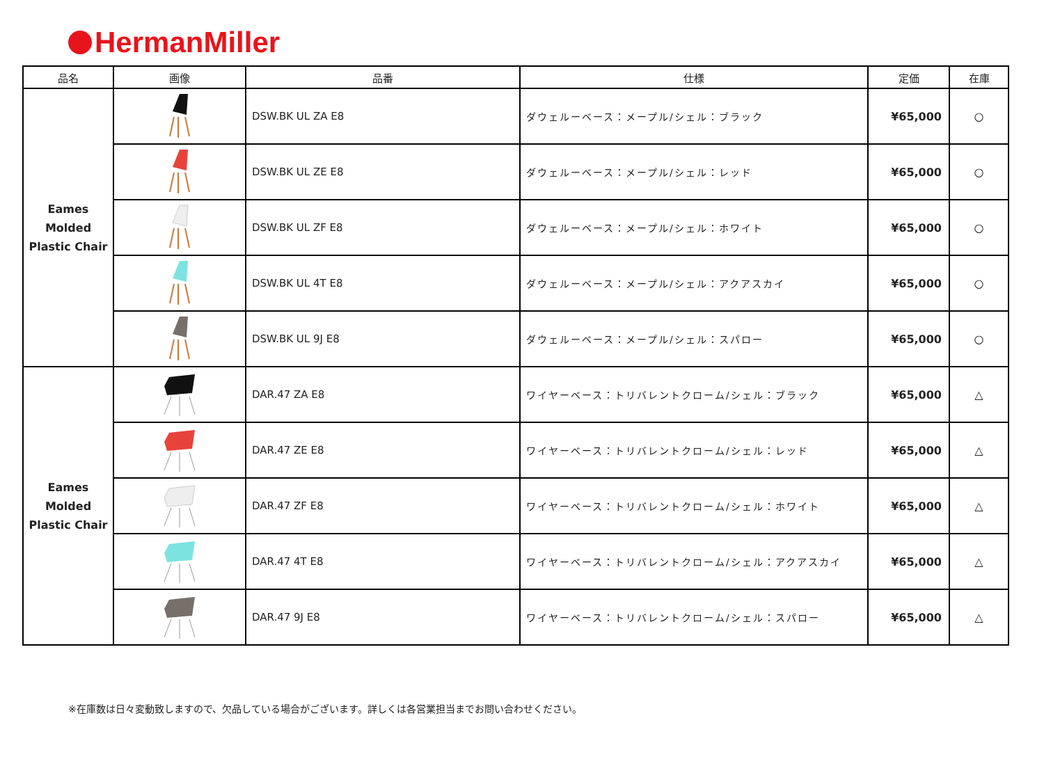HermanMiller
| 品名 | 画像 | 品番 | 仕様 | 定価 | 在庫 |
| --- | --- | --- | --- | --- | --- |
| Eames Molded Plastic Chair | | DSW.BK UL ZA E8 | ダウェルーベース：メープル/シェル：ブラック | ¥65,000 | ○ |
| | | DSW.BK UL ZE E8 | ダウェルーベース：メープル/シェル：レッド | ¥65,000 | ○ |
| | | DSW.BK UL ZF E8 | ダウェルーベース：メープル/シェル：ホワイト | ¥65,000 | ○ |
| | | DSW.BK UL 4T E8 | ダウェルーベース：メープル/シェル：アクアスカイ | ¥65,000 | ○ |
| | | DSW.BK UL 9J E8 | ダウェルーベース：メープル/シェル：スパロー | ¥65,000 | ○ |
| Eames Molded Plastic Chair | | DAR.47 ZA E8 | ワイヤーベース：トリバレントクローム/シェル：ブラック | ¥65,000 | △ |
| | | DAR.47 ZE E8 | ワイヤーベース：トリバレントクローム/シェル：レッド | ¥65,000 | △ |
| | | DAR.47 ZF E8 | ワイヤーベース：トリバレントクローム/シェル：ホワイト | ¥65,000 | △ |
| | | DAR.47 4T E8 | ワイヤーベース：トリバレントクローム/シェル：アクアスカイ | ¥65,000 | △ |
| | | DAR.47 9J E8 | ワイヤーベース：トリバレントクローム/シェル：スパロー | ¥65,000 | △ |
※在庫数は日々変動致しますので、欠品している場合がございます。詳しくは各営業担当までお問い合わせください。